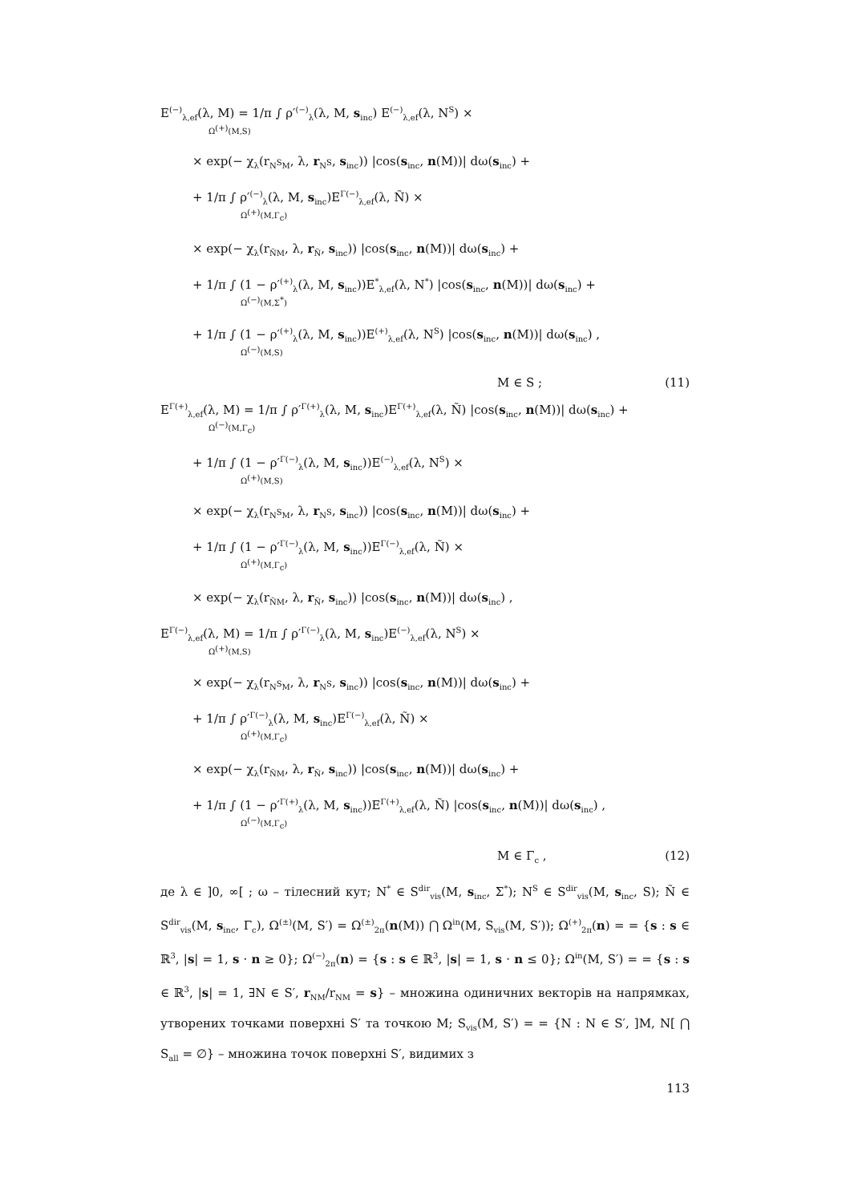E<sup>(−)</sup><sub>λ,ef</sub>(λ, M) = 1/π ∫ ρ′<sup>(−)</sup><sub>λ</sub>(λ, M, s<sub>inc</sub>) E<sup>(−)</sup><sub>λ,ef</sub>(λ, N<sup>S</sup>) ×
Ω<sup>(+)</sup>(M,S)
× exp(− χ<sub>λ</sub>(r<sub>N<sup>S</sup>M</sub>, λ, r<sub>N<sup>S</sup></sub>, s<sub>inc</sub>)) |cos(s<sub>inc</sub>, n(M))| dω(s<sub>inc</sub>) +
+ 1/π ∫ ρ′<sup>(−)</sup><sub>λ</sub>(λ, M, s<sub>inc</sub>)E<sup>Γ(−)</sup><sub>λ,ef</sub>(λ, Ñ) ×
Ω<sup>(+)</sup>(M,Γ<sub>c</sub>)
× exp(− χ<sub>λ</sub>(r<sub>ÑM</sub>, λ, r<sub>Ñ</sub>, s<sub>inc</sub>)) |cos(s<sub>inc</sub>, n(M))| dω(s<sub>inc</sub>) +
+ 1/π ∫ (1 − ρ′<sup>(+)</sup><sub>λ</sub>(λ, M, s<sub>inc</sub>))E<sup>*</sup><sub>λ,ef</sub>(λ, N<sup>*</sup>) |cos(s<sub>inc</sub>, n(M))| dω(s<sub>inc</sub>) +
Ω<sup>(−)</sup>(M,Σ<sup>*</sup>)
+ 1/π ∫ (1 − ρ′<sup>(+)</sup><sub>λ</sub>(λ, M, s<sub>inc</sub>))E<sup>(+)</sup><sub>λ,ef</sub>(λ, N<sup>S</sup>) |cos(s<sub>inc</sub>, n(M))| dω(s<sub>inc</sub>) ,
Ω<sup>(−)</sup>(M,S)
M ∈ S ; (11)
E<sup>Γ(+)</sup><sub>λ,ef</sub>(λ, M) = 1/π ∫ ρ′<sup>Γ(+)</sup><sub>λ</sub>(λ, M, s<sub>inc</sub>)E<sup>Γ(+)</sup><sub>λ,ef</sub>(λ, Ñ) |cos(s<sub>inc</sub>, n(M))| dω(s<sub>inc</sub>) +
Ω<sup>(−)</sup>(M,Γ<sub>c</sub>)
+ 1/π ∫ (1 − ρ′<sup>Γ(−)</sup><sub>λ</sub>(λ, M, s<sub>inc</sub>))E<sup>(−)</sup><sub>λ,ef</sub>(λ, N<sup>S</sup>) ×
Ω<sup>(+)</sup>(M,S)
× exp(− χ<sub>λ</sub>(r<sub>N<sup>S</sup>M</sub>, λ, r<sub>N<sup>S</sup></sub>, s<sub>inc</sub>)) |cos(s<sub>inc</sub>, n(M))| dω(s<sub>inc</sub>) +
+ 1/π ∫ (1 − ρ′<sup>Γ(−)</sup><sub>λ</sub>(λ, M, s<sub>inc</sub>))E<sup>Γ(−)</sup><sub>λ,ef</sub>(λ, Ñ) ×
Ω<sup>(+)</sup>(M,Γ<sub>c</sub>)
× exp(− χ<sub>λ</sub>(r<sub>ÑM</sub>, λ, r<sub>Ñ</sub>, s<sub>inc</sub>)) |cos(s<sub>inc</sub>, n(M))| dω(s<sub>inc</sub>) ,
E<sup>Γ(−)</sup><sub>λ,ef</sub>(λ, M) = 1/π ∫ ρ′<sup>Γ(−)</sup><sub>λ</sub>(λ, M, s<sub>inc</sub>)E<sup>(−)</sup><sub>λ,ef</sub>(λ, N<sup>S</sup>) ×
Ω<sup>(+)</sup>(M,S)
× exp(− χ<sub>λ</sub>(r<sub>N<sup>S</sup>M</sub>, λ, r<sub>N<sup>S</sup></sub>, s<sub>inc</sub>)) |cos(s<sub>inc</sub>, n(M))| dω(s<sub>inc</sub>) +
+ 1/π ∫ ρ′<sup>Γ(−)</sup><sub>λ</sub>(λ, M, s<sub>inc</sub>)E<sup>Γ(−)</sup><sub>λ,ef</sub>(λ, Ñ) ×
Ω<sup>(+)</sup>(M,Γ<sub>c</sub>)
× exp(− χ<sub>λ</sub>(r<sub>ÑM</sub>, λ, r<sub>Ñ</sub>, s<sub>inc</sub>)) |cos(s<sub>inc</sub>, n(M))| dω(s<sub>inc</sub>) +
+ 1/π ∫ (1 − ρ′<sup>Γ(+)</sup><sub>λ</sub>(λ, M, s<sub>inc</sub>))E<sup>Γ(+)</sup><sub>λ,ef</sub>(λ, Ñ) |cos(s<sub>inc</sub>, n(M))| dω(s<sub>inc</sub>) ,
Ω<sup>(−)</sup>(M,Γ<sub>c</sub>)
M ∈ Γ<sub>c</sub> , (12)
де λ ∈ ]0, ∞[ ; ω – тілесний кут; N<sup>*</sup> ∈ S<sup>dir</sup><sub>vis</sub>(M, s<sub>inc</sub>, Σ<sup>*</sup>); N<sup>S</sup> ∈ S<sup>dir</sup><sub>vis</sub>(M, s<sub>inc</sub>, S); Ñ ∈ S<sup>dir</sup><sub>vis</sub>(M, s<sub>inc</sub>, Γ<sub>c</sub>), Ω<sup>(±)</sup>(M, S′) = Ω<sup>(±)</sup><sub>2π</sub>(n(M)) ⋂ Ω<sup>in</sup>(M, S<sub>vis</sub>(M, S′)); Ω<sup>(+)</sup><sub>2π</sub>(n) = = {s : s ∈ ℝ<sup>3</sup>, |s| = 1, s · n ≥ 0}; Ω<sup>(−)</sup><sub>2π</sub>(n) = {s : s ∈ ℝ<sup>3</sup>, |s| = 1, s · n ≤ 0}; Ω<sup>in</sup>(M, S′) = = {s : s ∈ ℝ<sup>3</sup>, |s| = 1, ∃N ∈ S′, r<sub>NM</sub>/r<sub>NM</sub> = s} – множина одиничних векторів на напрямках, утворених точками поверхні S′ та точкою M; S<sub>vis</sub>(M, S′) = = {N : N ∈ S′, ]M, N[ ⋂ S<sub>all</sub> = ∅} – множина точок поверхні S′, видимих з
113